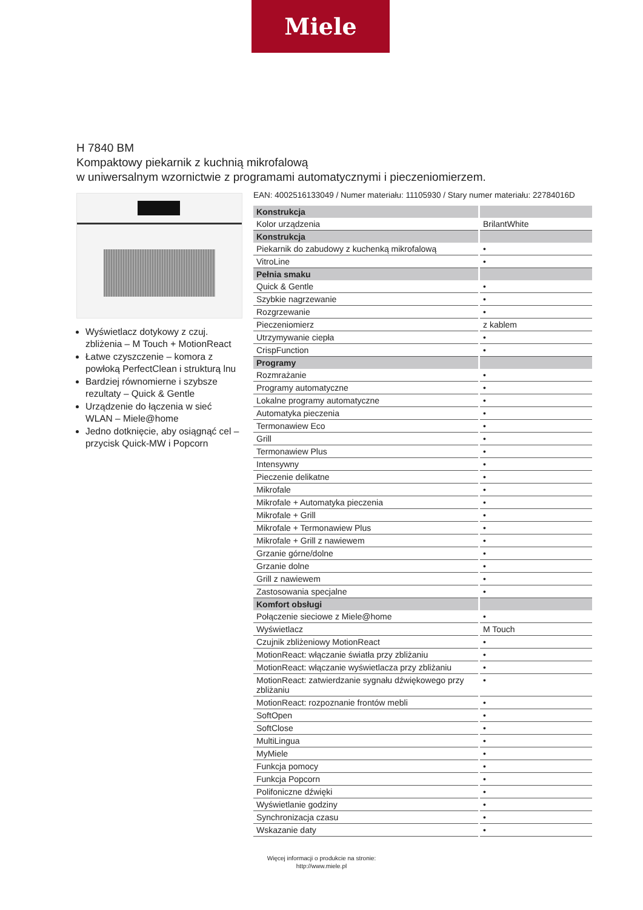Miele
H 7840 BM
Kompaktowy piekarnik z kuchnią mikrofalową
w uniwersalnym wzornictwie z programami automatycznymi i pieczeniomierzem.
Wyświetlacz dotykowy z czuj. zbliżenia – M Touch + MotionReact
Łatwe czyszczenie – komora z powłoką PerfectClean i strukturą lnu
Bardziej równomierne i szybsze rezultaty – Quick & Gentle
Urządzenie do łączenia w sieć WLAN – Miele@home
Jedno dotknięcie, aby osiągnąć cel – przycisk Quick-MW i Popcorn
EAN: 4002516133049 / Numer materiału: 11105930 / Stary numer materiału: 22784016D
| Konstrukcja | |
| --- | --- |
| Kolor urządzenia | BrilantWhite |
| Konstrukcja | |
| Piekarnik do zabudowy z kuchenką mikrofalową | • |
| VitroLine | • |
| Pełnia smaku | |
| Quick & Gentle | • |
| Szybkie nagrzewanie | • |
| Rozgrzewanie | • |
| Pieczeniomierz | z kablem |
| Utrzymywanie ciepła | • |
| CrispFunction | • |
| Programy | |
| Rozmrażanie | • |
| Programy automatyczne | • |
| Lokalne programy automatyczne | • |
| Automatyka pieczenia | • |
| Termonawiew Eco | • |
| Grill | • |
| Termonawiew Plus | • |
| Intensywny | • |
| Pieczenie delikatne | • |
| Mikrofale | • |
| Mikrofale + Automatyka pieczenia | • |
| Mikrofale + Grill | • |
| Mikrofale + Termonawiew Plus | • |
| Mikrofale + Grill z nawiewem | • |
| Grzanie górne/dolne | • |
| Grzanie dolne | • |
| Grill z nawiewem | • |
| Zastosowania specjalne | • |
| Komfort obsługi | |
| Połączenie sieciowe z Miele@home | • |
| Wyświetlacz | M Touch |
| Czujnik zbliżeniowy MotionReact | • |
| MotionReact: włączanie światła przy zbliżaniu | • |
| MotionReact: włączanie wyświetlacza przy zbliżaniu | • |
| MotionReact: zatwierdzanie sygnału dźwiękowego przy zbliżaniu | • |
| MotionReact: rozpoznanie frontów mebli | • |
| SoftOpen | • |
| SoftClose | • |
| MultiLingua | • |
| MyMiele | • |
| Funkcja pomocy | • |
| Funkcja Popcorn | • |
| Polifoniczne dźwięki | • |
| Wyświetlanie godziny | • |
| Synchronizacja czasu | • |
| Wskazanie daty | • |
Więcej informacji o produkcie na stronie:
http://www.miele.pl